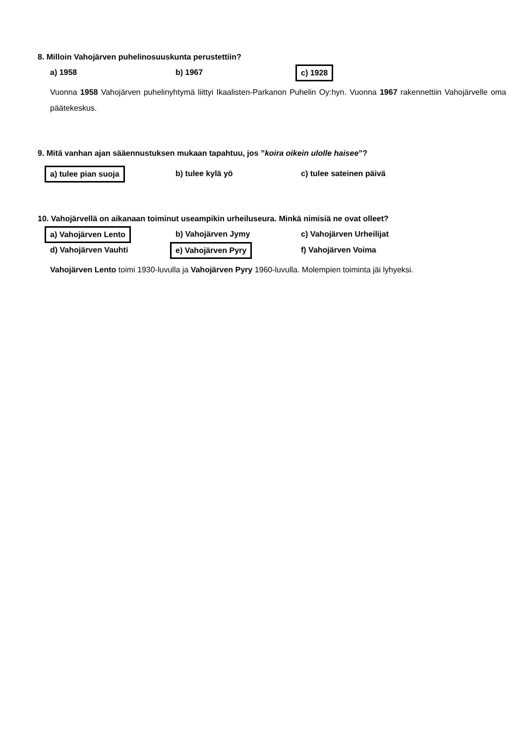8. Milloin Vahojärven puhelinosuuskunta perustettiin?
a) 1958 b) 1967
c) 1928
Vuonna 1958 Vahojärven puhelinyhtymä liittyi Ikaalisten-Parkanon Puhelin Oy:hyn. Vuonna 1967 rakennettiin Vahojärvelle oma päätekeskus.
9. Mitä vanhan ajan sääennustuksen mukaan tapahtuu, jos ”koira oikein ulolle haisee”?
a) tulee pian suoja
b) tulee kylä yö c) tulee sateinen päivä
10. Vahojärvellä on aikanaan toiminut useampikin urheiluseura. Minkä nimisiä ne ovat olleet?
a) Vahojärven Lento
b) Vahojärven Jymy c) Vahojärven Urheilijat
d) Vahojärven Vauhti
e) Vahojärven Pyry
f) Vahojärven Voima
Vahojärven Lento toimi 1930-luvulla ja Vahojärven Pyry 1960-luvulla. Molempien toiminta jäi lyhyeksi.